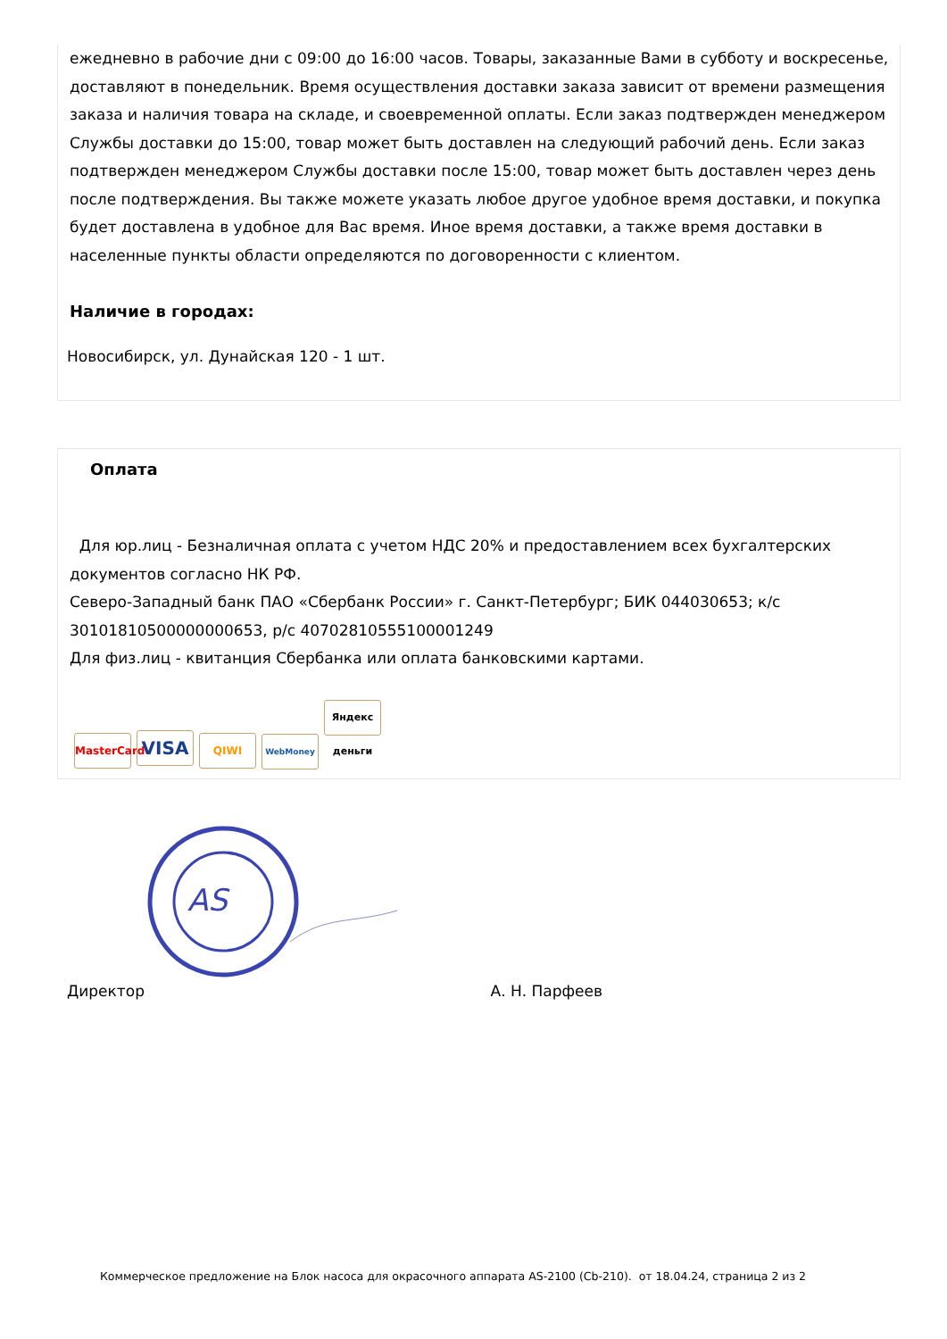ежедневно в рабочие дни с 09:00 до 16:00 часов. Товары, заказанные Вами в субботу и воскресенье, доставляют в понедельник. Время осуществления доставки заказа зависит от времени размещения заказа и наличия товара на складе, и своевременной оплаты. Если заказ подтвержден менеджером Службы доставки до 15:00, товар может быть доставлен на следующий рабочий день. Если заказ подтвержден менеджером Службы доставки после 15:00, товар может быть доставлен через день после подтверждения. Вы также можете указать любое другое удобное время доставки, и покупка будет доставлена в удобное для Вас время. Иное время доставки, а также время доставки в населенные пункты области определяются по договоренности с клиентом.
Наличие в городах:
Новосибирск, ул. Дунайская 120 - 1 шт.
Оплата
Для юр.лиц - Безналичная оплата с учетом НДС 20% и предоставлением всех бухгалтерских документов согласно НК РФ.
Северо-Западный банк ПАО «Сбербанк России» г. Санкт-Петербург; БИК 044030653; к/с 30101810500000000653, р/с 40702810555100001249
Для физ.лиц - квитанция Сбербанка или оплата банковскими картами.
MasterCard VISA QIWI WebMoney Яндекс деньги
AS
Директор А. Н. Парфеев
Коммерческое предложение на Блок насоса для окрасочного аппарата AS-2100 (Cb-210). от 18.04.24, страница 2 из 2